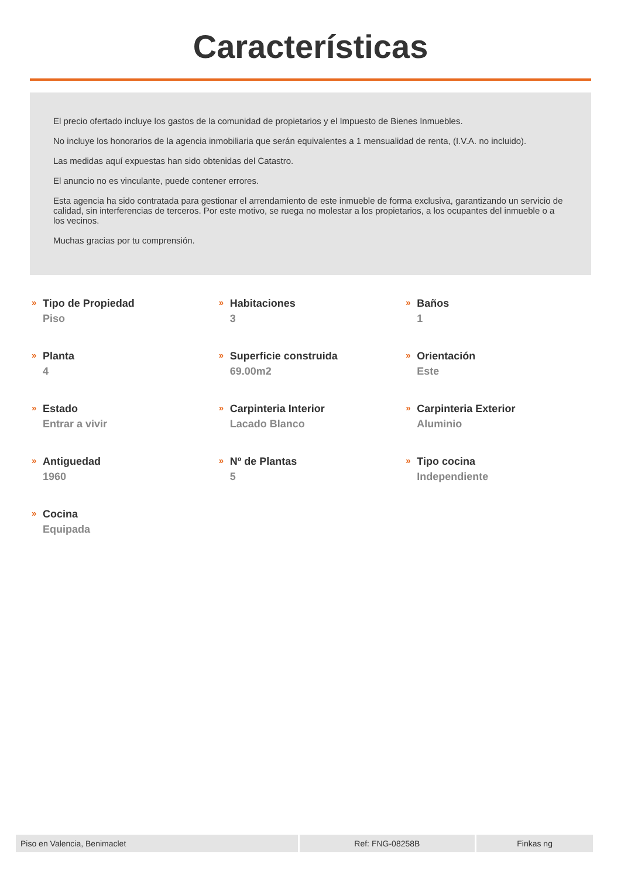Características
El precio ofertado incluye los gastos de la comunidad de propietarios y el Impuesto de Bienes Inmuebles.
No incluye los honorarios de la agencia inmobiliaria que serán equivalentes a 1 mensualidad de renta, (I.V.A. no incluido).
Las medidas aquí expuestas han sido obtenidas del Catastro.
El anuncio no es vinculante, puede contener errores.
Esta agencia ha sido contratada para gestionar el arrendamiento de este inmueble de forma exclusiva, garantizando un servicio de calidad, sin interferencias de terceros. Por este motivo, se ruega no molestar a los propietarios, a los ocupantes del inmueble o a los vecinos.
Muchas gracias por tu comprensión.
»
Tipo de Propiedad
Piso
»
Habitaciones
3
»
Baños
1
»
Planta
4
»
Superficie construida
69.00m2
»
Orientación
Este
»
Estado
Entrar a vivir
»
Carpinteria Interior
Lacado Blanco
»
Carpinteria Exterior
Aluminio
»
Antiguedad
1960
»
Nº de Plantas
5
»
Tipo cocina
Independiente
»
Cocina
Equipada
Piso en Valencia, Benimaclet Ref: FNG-08258B Finkas ng